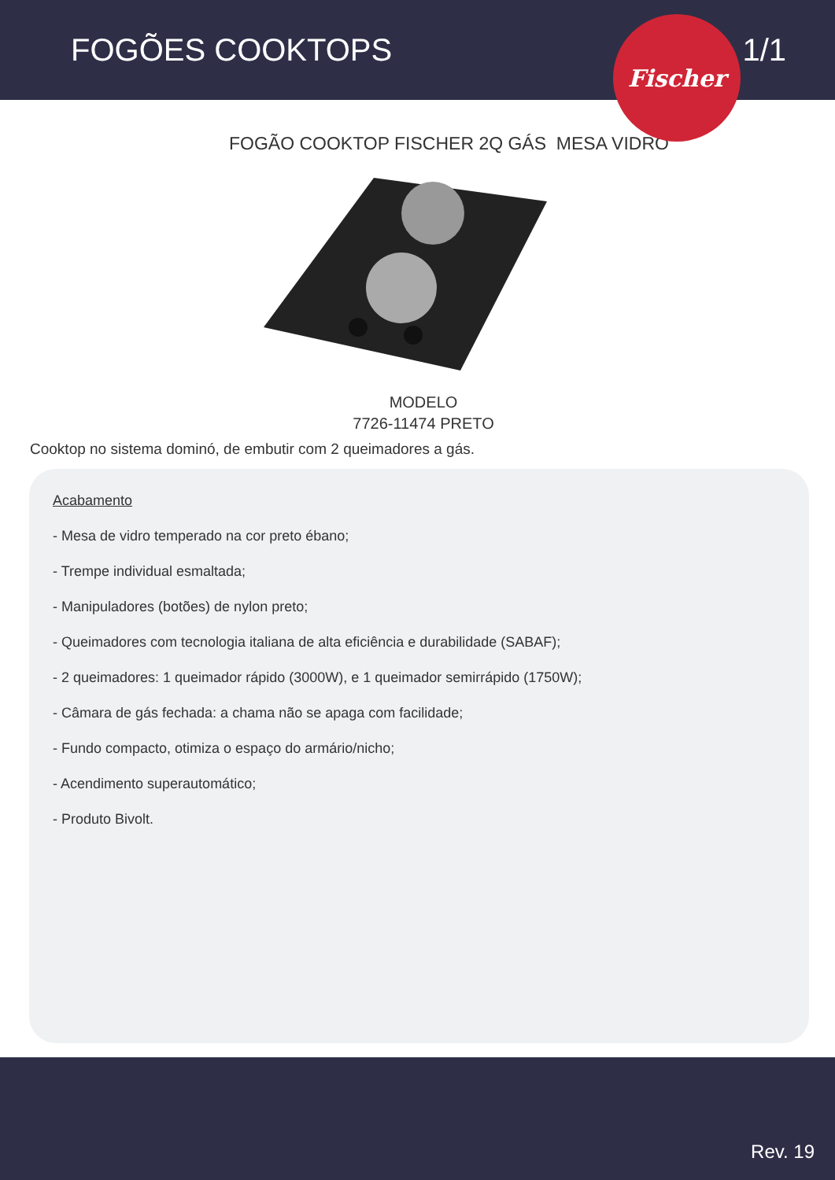FOGÕES COOKTOPS 1/1
Fischer
FOGÃO COOKTOP FISCHER 2Q GÁS MESA VIDRO
MODELO
7726-11474 PRETO
Cooktop no sistema dominó, de embutir com 2 queimadores a gás.
Acabamento
- Mesa de vidro temperado na cor preto ébano;
- Trempe individual esmaltada;
- Manipuladores (botões) de nylon preto;
- Queimadores com tecnologia italiana de alta eficiência e durabilidade (SABAF);
- 2 queimadores: 1 queimador rápido (3000W), e 1 queimador semirrápido (1750W);
- Câmara de gás fechada: a chama não se apaga com facilidade;
- Fundo compacto, otimiza o espaço do armário/nicho;
- Acendimento superautomático;
- Produto Bivolt.
Rev. 19